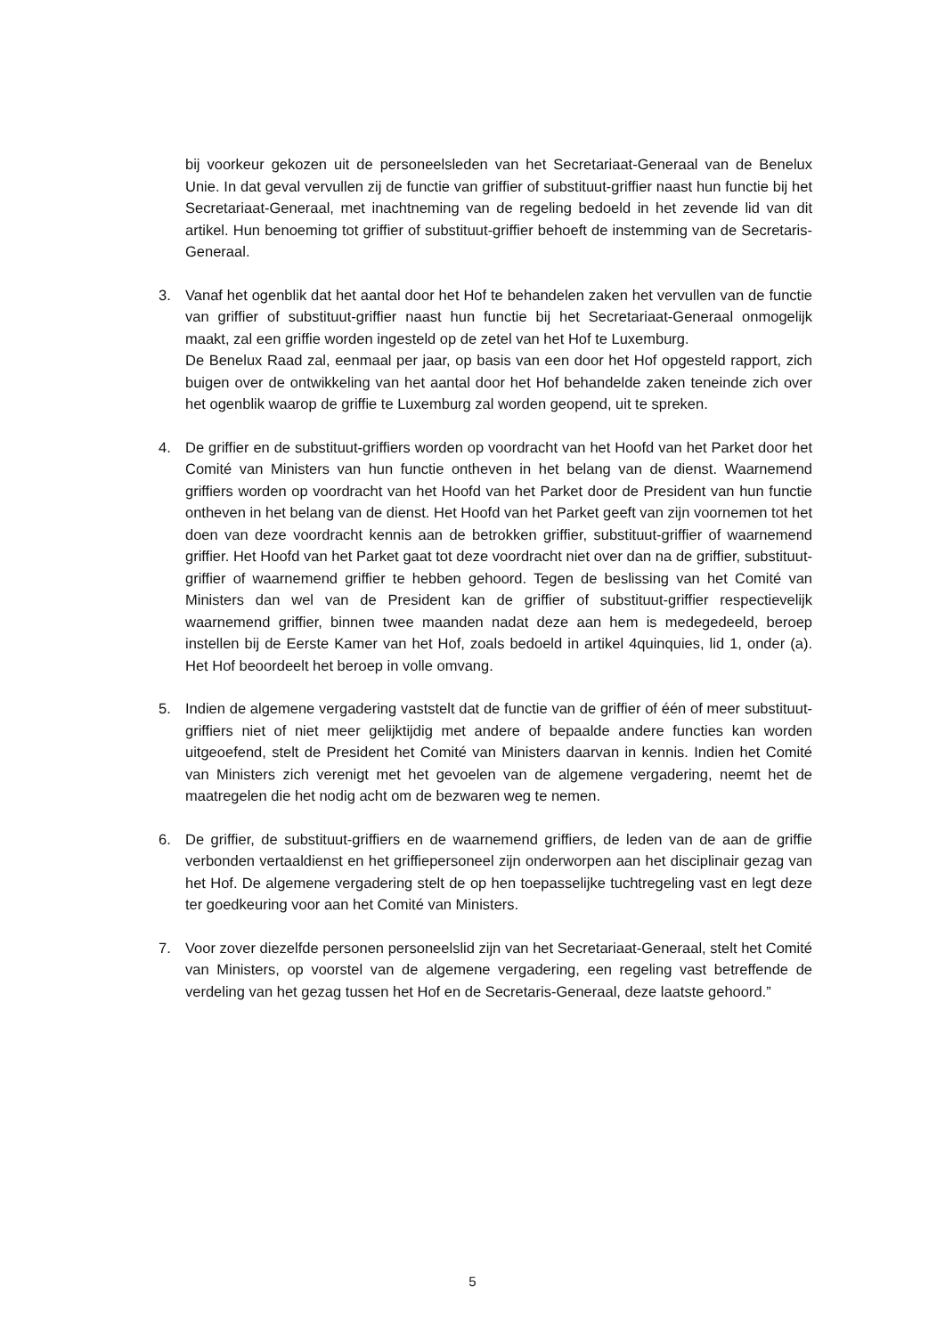bij voorkeur gekozen uit de personeelsleden van het Secretariaat-Generaal van de Benelux Unie. In dat geval vervullen zij de functie van griffier of substituut-griffier naast hun functie bij het Secretariaat-Generaal, met inachtneming van de regeling bedoeld in het zevende lid van dit artikel. Hun benoeming tot griffier of substituut-griffier behoeft de instemming van de Secretaris-Generaal.
3. Vanaf het ogenblik dat het aantal door het Hof te behandelen zaken het vervullen van de functie van griffier of substituut-griffier naast hun functie bij het Secretariaat-Generaal onmogelijk maakt, zal een griffie worden ingesteld op de zetel van het Hof te Luxemburg.
De Benelux Raad zal, eenmaal per jaar, op basis van een door het Hof opgesteld rapport, zich buigen over de ontwikkeling van het aantal door het Hof behandelde zaken teneinde zich over het ogenblik waarop de griffie te Luxemburg zal worden geopend, uit te spreken.
4. De griffier en de substituut-griffiers worden op voordracht van het Hoofd van het Parket door het Comité van Ministers van hun functie ontheven in het belang van de dienst. Waarnemend griffiers worden op voordracht van het Hoofd van het Parket door de President van hun functie ontheven in het belang van de dienst. Het Hoofd van het Parket geeft van zijn voornemen tot het doen van deze voordracht kennis aan de betrokken griffier, substituut-griffier of waarnemend griffier. Het Hoofd van het Parket gaat tot deze voordracht niet over dan na de griffier, substituut-griffier of waarnemend griffier te hebben gehoord. Tegen de beslissing van het Comité van Ministers dan wel van de President kan de griffier of substituut-griffier respectievelijk waarnemend griffier, binnen twee maanden nadat deze aan hem is medegedeeld, beroep instellen bij de Eerste Kamer van het Hof, zoals bedoeld in artikel 4quinquies, lid 1, onder (a). Het Hof beoordeelt het beroep in volle omvang.
5. Indien de algemene vergadering vaststelt dat de functie van de griffier of één of meer substituut-griffiers niet of niet meer gelijktijdig met andere of bepaalde andere functies kan worden uitgeoefend, stelt de President het Comité van Ministers daarvan in kennis. Indien het Comité van Ministers zich verenigt met het gevoelen van de algemene vergadering, neemt het de maatregelen die het nodig acht om de bezwaren weg te nemen.
6. De griffier, de substituut-griffiers en de waarnemend griffiers, de leden van de aan de griffie verbonden vertaaldienst en het griffiepersoneel zijn onderworpen aan het disciplinair gezag van het Hof. De algemene vergadering stelt de op hen toepasselijke tuchtregeling vast en legt deze ter goedkeuring voor aan het Comité van Ministers.
7. Voor zover diezelfde personen personeelslid zijn van het Secretariaat-Generaal, stelt het Comité van Ministers, op voorstel van de algemene vergadering, een regeling vast betreffende de verdeling van het gezag tussen het Hof en de Secretaris-Generaal, deze laatste gehoord.”
5